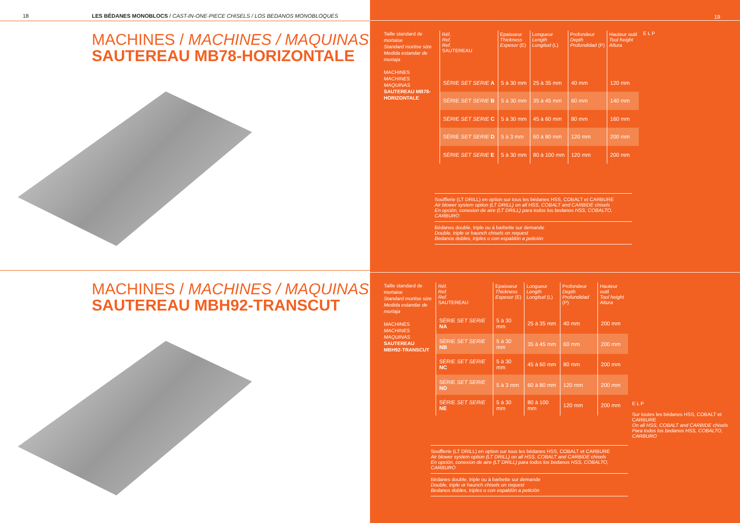18 LES BÉDANES MONOBLOCS / CAST-IN-ONE-PIECE CHISELS / LOS BEDANOS MONOBLOQUES
MACHINES / MACHINES / MAQUINAS
SAUTEREAU MB78-HORIZONTALE
MACHINES / MACHINES / MAQUINAS
SAUTEREAU MBH92-TRANSCUT
19
Taille standard de mortaise
Standard mortise size
Medida estandar de mortaja
MACHINES
MACHINES
MAQUINAS
SAUTEREAU MB78-HORIZONTALE
| Réf. Ref. Ref. SAUTEREAU | Epaisseur Thickness Espesor (E) | Longueur Length Longitud (L) | Profondeur Depth Profundidad (P) | Hauteur outil Tool height Altura |
| --- | --- | --- | --- | --- |
| SÉRIE SET SERIE A | 5 à 30 mm | 25 à 35 mm | 40 mm | 120 mm |
| SÉRIE SET SERIE B | 5 à 30 mm | 35 à 45 mm | 60 mm | 140 mm |
| SÉRIE SET SERIE C | 5 à 30 mm | 45 à 60 mm | 80 mm | 160 mm |
| SÉRIE SET SERIE D | 5 à 3 mm | 60 à 80 mm | 120 mm | 200 mm |
| SÉRIE SET SERIE E | 5 à 30 mm | 80 à 100 mm | 120 mm | 200 mm |
Soufflerie (LT DRILL) en option sur tous les bédanes HSS, COBALT et CARBURE
Air blower system option (LT DRILL) on all HSS, COBALT and CARBIDE chisels
En opción, conexion de aire (LT DRILL) para todos los bedanos HSS, COBALTO, CARBURO
Bédanes double, triple ou à barbette sur demande
Double, triple or haunch chisels on request
Bedanos dobles, triples o con espaldón a petición
E L P
Taille standard de mortaise
Standard mortise size
Medida estandar de mortaja
MACHINES
MACHINES
MAQUINAS
SAUTEREAU MBH92-TRANSCUT
| Réf. Ref. Ref. SAUTEREAU | Epaisseur Thickness Espesor (E) | Longueur Length Longitud (L) | Profondeur Depth Profundidad (P) | Hauteur outil Tool height Altura |
| --- | --- | --- | --- | --- |
| SÉRIE SET SERIE NA | 5 à 30 mm | 25 à 35 mm | 40 mm | 200 mm |
| SÉRIE SET SERIE NB | 5 à 30 mm | 35 à 45 mm | 60 mm | 200 mm |
| SÉRIE SET SERIE NC | 5 à 30 mm | 45 à 60 mm | 80 mm | 200 mm |
| SÉRIE SET SERIE ND | 5 à 3 mm | 60 à 80 mm | 120 mm | 200 mm |
| SÉRIE SET SERIE NE | 5 à 30 mm | 80 à 100 mm | 120 mm | 200 mm |
Soufflerie (LT DRILL) en option sur tous les bédanes HSS, COBALT et CARBURE
Air blower system option (LT DRILL) on all HSS, COBALT and CARBIDE chisels
En opción, conexion de aire (LT DRILL) para todos los bedanos HSS, COBALTO, CARBURO
Bédanes double, triple ou à barbette sur demande
Double, triple or haunch chisels on request
Bedanos dobles, triples o con espaldón a petición
E L P
Sur toutes les bédanes HSS, COBALT et CARBURE
On all HSS, COBALT and CARBIDE chisels
Para todos los bedanos HSS, COBALTO, CARBURO